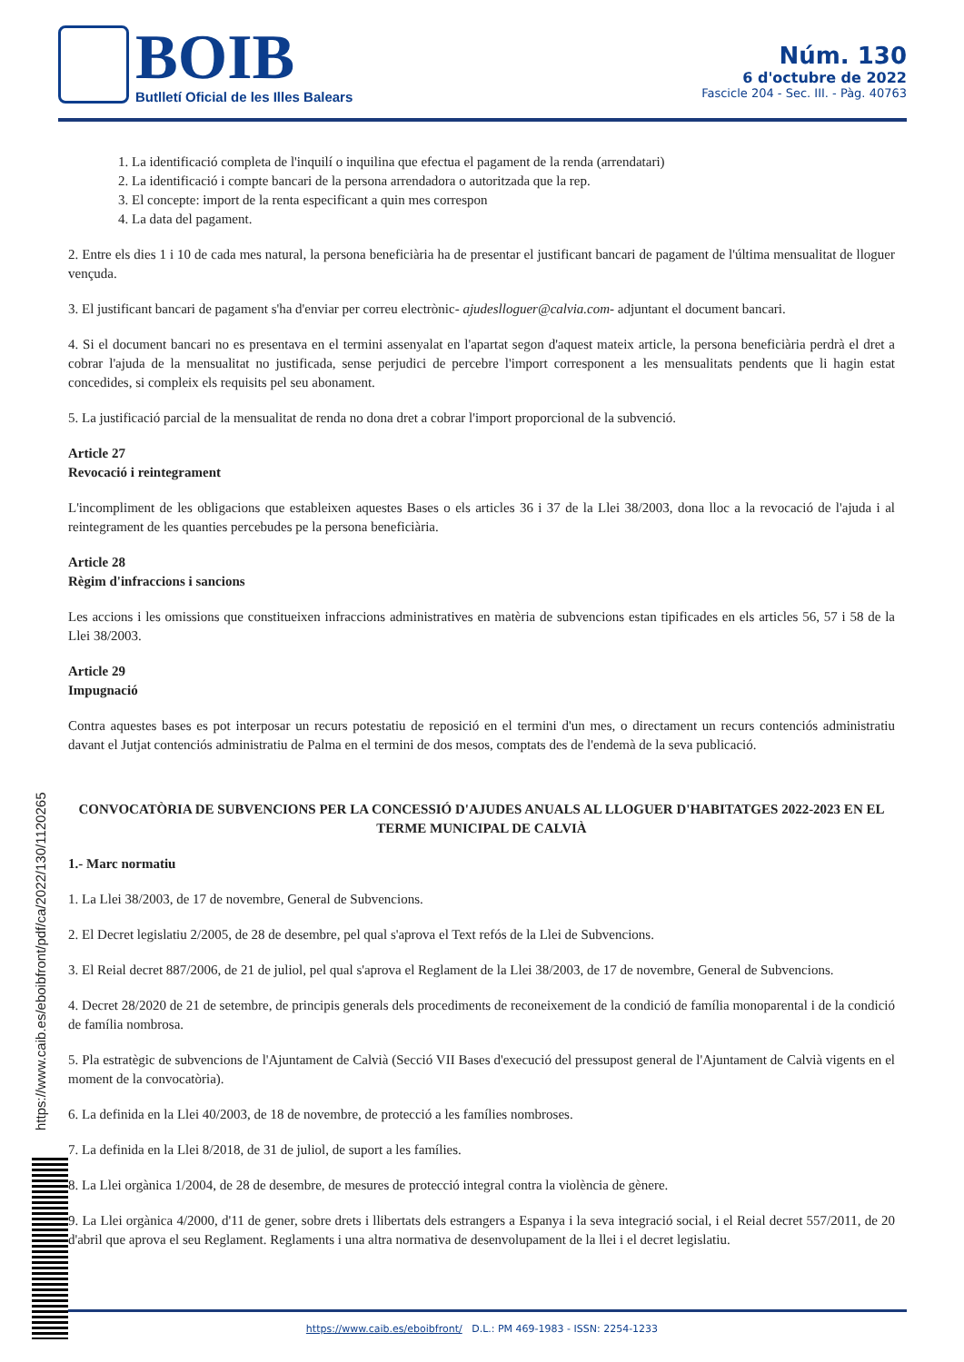BOIB
Butlletí Oficial de les Illes Balears
Núm. 130
6 d'octubre de 2022
Fascicle 204 - Sec. III. - Pàg. 40763
1. La identificació completa de l'inquilí o inquilina que efectua el pagament de la renda (arrendatari)
2. La identificació i compte bancari de la persona arrendadora o autoritzada que la rep.
3. El concepte: import de la renta especificant a quin mes correspon
4. La data del pagament.
2. Entre els dies 1 i 10 de cada mes natural, la persona beneficiària ha de presentar el justificant bancari de pagament de l'última mensualitat de lloguer vençuda.
3. El justificant bancari de pagament s'ha d'enviar per correu electrònic- ajudeslloguer@calvia.com- adjuntant el document bancari.
4. Si el document bancari no es presentava en el termini assenyalat en l'apartat segon d'aquest mateix article, la persona beneficiària perdrà el dret a cobrar l'ajuda de la mensualitat no justificada, sense perjudici de percebre l'import corresponent a les mensualitats pendents que li hagin estat concedides, si compleix els requisits pel seu abonament.
5. La justificació parcial de la mensualitat de renda no dona dret a cobrar l'import proporcional de la subvenció.
Article 27
Revocació i reintegrament
L'incompliment de les obligacions que estableixen aquestes Bases o els articles 36 i 37 de la Llei 38/2003, dona lloc a la revocació de l'ajuda i al reintegrament de les quanties percebudes pe la persona beneficiària.
Article 28
Règim d'infraccions i sancions
Les accions i les omissions que constitueixen infraccions administratives en matèria de subvencions estan tipificades en els articles 56, 57 i 58 de la Llei 38/2003.
Article 29
Impugnació
Contra aquestes bases es pot interposar un recurs potestatiu de reposició en el termini d'un mes, o directament un recurs contenciós administratiu davant el Jutjat contenciós administratiu de Palma en el termini de dos mesos, comptats des de l'endemà de la seva publicació.
CONVOCATÒRIA DE SUBVENCIONS PER LA CONCESSIÓ D'AJUDES ANUALS AL LLOGUER D'HABITATGES 2022-2023 EN EL TERME MUNICIPAL DE CALVIÀ
1.- Marc normatiu
1. La Llei 38/2003, de 17 de novembre, General de Subvencions.
2. El Decret legislatiu 2/2005, de 28 de desembre, pel qual s'aprova el Text refós de la Llei de Subvencions.
3. El Reial decret 887/2006, de 21 de juliol, pel qual s'aprova el Reglament de la Llei 38/2003, de 17 de novembre, General de Subvencions.
4. Decret 28/2020 de 21 de setembre, de principis generals dels procediments de reconeixement de la condició de família monoparental i de la condició de família nombrosa.
5. Pla estratègic de subvencions de l'Ajuntament de Calvià (Secció VII Bases d'execució del pressupost general de l'Ajuntament de Calvià vigents en el moment de la convocatòria).
6. La definida en la Llei 40/2003, de 18 de novembre, de protecció a les famílies nombroses.
7. La definida en la Llei 8/2018, de 31 de juliol, de suport a les famílies.
8. La Llei orgànica 1/2004, de 28 de desembre, de mesures de protecció integral contra la violència de gènere.
9. La Llei orgànica 4/2000, d'11 de gener, sobre drets i llibertats dels estrangers a Espanya i la seva integració social, i el Reial decret 557/2011, de 20 d'abril que aprova el seu Reglament. Reglaments i una altra normativa de desenvolupament de la llei i el decret legislatiu.
https://www.caib.es/eboibfront/pdf/ca/2022/130/1120265
https://www.caib.es/eboibfront/ D.L.: PM 469-1983 - ISSN: 2254-1233